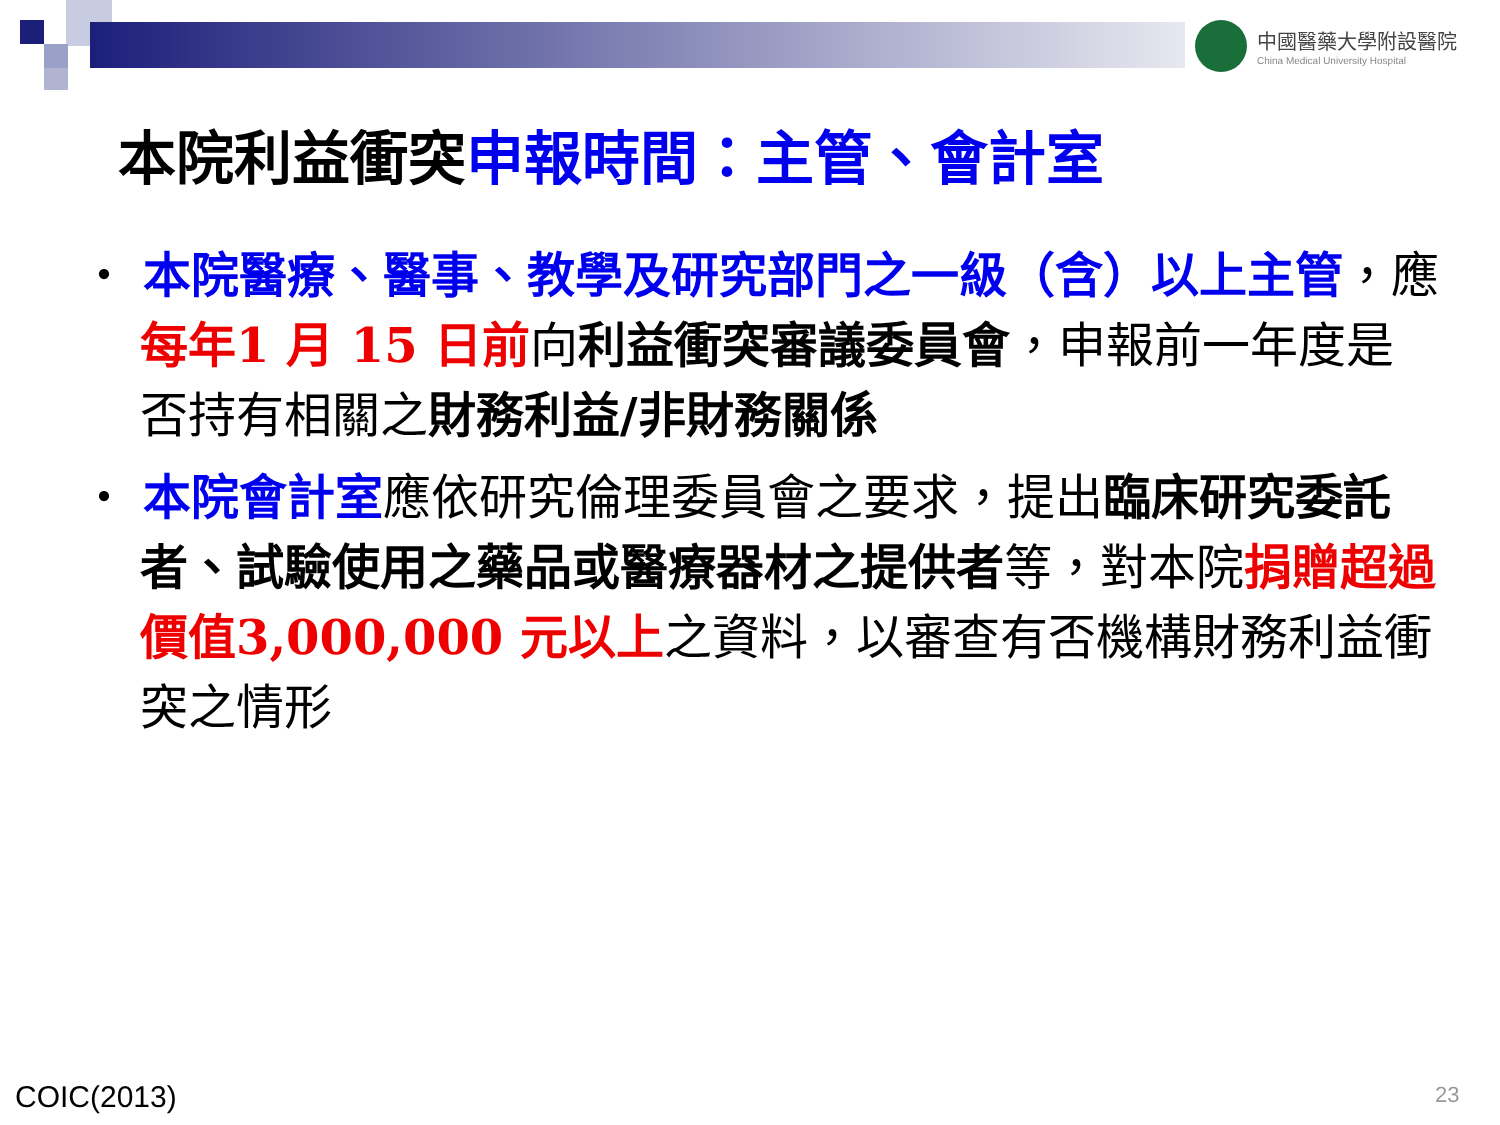中國醫藥大學附設醫院 China Medical University Hospital
本院利益衝突申報時間：主管、會計室
・ 本院醫療、醫事、教學及研究部門之一級（含）以上主管，應每年1 月 15 日前向利益衝突審議委員會，申報前一年度是否持有相關之財務利益/非財務關係
・ 本院會計室應依研究倫理委員會之要求，提出臨床研究委託者、試驗使用之藥品或醫療器材之提供者等，對本院捐贈超過價值3,000,000 元以上之資料，以審查有否機構財務利益衝突之情形
COIC(2013) 23